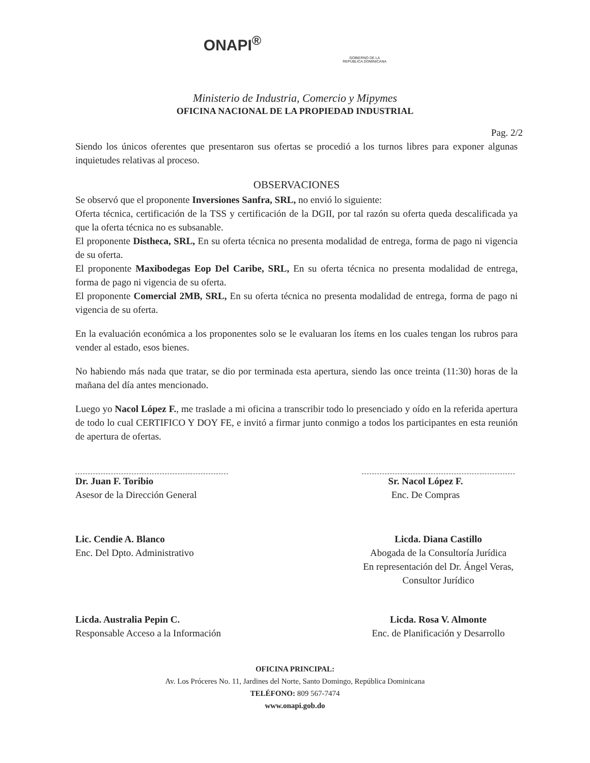ONAPI<sup>®</sup>
GOBIERNO DE LA
REPÚBLICA DOMINICANA
Ministerio de Industria, Comercio y Mipymes
OFICINA NACIONAL DE LA PROPIEDAD INDUSTRIAL
Pag. 2/2
Siendo los únicos oferentes que presentaron sus ofertas se procedió a los turnos libres para exponer algunas inquietudes relativas al proceso.
OBSERVACIONES
Se observó que el proponente Inversiones Sanfra, SRL, no envió lo siguiente:
Oferta técnica, certificación de la TSS y certificación de la DGII, por tal razón su oferta queda descalificada ya que la oferta técnica no es subsanable.
El proponente Distheca, SRL, En su oferta técnica no presenta modalidad de entrega, forma de pago ni vigencia de su oferta.
El proponente Maxibodegas Eop Del Caribe, SRL, En su oferta técnica no presenta modalidad de entrega, forma de pago ni vigencia de su oferta.
El proponente Comercial 2MB, SRL, En su oferta técnica no presenta modalidad de entrega, forma de pago ni vigencia de su oferta.
En la evaluación económica a los proponentes solo se le evaluaran los ítems en los cuales tengan los rubros para vender al estado, esos bienes.
No habiendo más nada que tratar, se dio por terminada esta apertura, siendo las once treinta (11:30) horas de la mañana del día antes mencionado.
Luego yo Nacol López F., me traslade a mi oficina a transcribir todo lo presenciado y oído en la referida apertura de todo lo cual CERTIFICO Y DOY FE, e invitó a firmar junto conmigo a todos los participantes en esta reunión de apertura de ofertas.
Dr. Juan F. Toribio
Asesor de la Dirección General
Sr. Nacol López F.
Enc. De Compras
Lic. Cendie A. Blanco
Enc. Del Dpto. Administrativo
Licda. Diana Castillo
Abogada de la Consultoría Jurídica
En representación del Dr. Ángel Veras,
Consultor Jurídico
Licda. Australia Pepin C.
Responsable Acceso a la Información
Licda. Rosa V. Almonte
Enc. de Planificación y Desarrollo
OFICINA PRINCIPAL:
Av. Los Próceres No. 11, Jardines del Norte, Santo Domingo, República Dominicana
TELÉFONO: 809 567-7474
www.onapi.gob.do